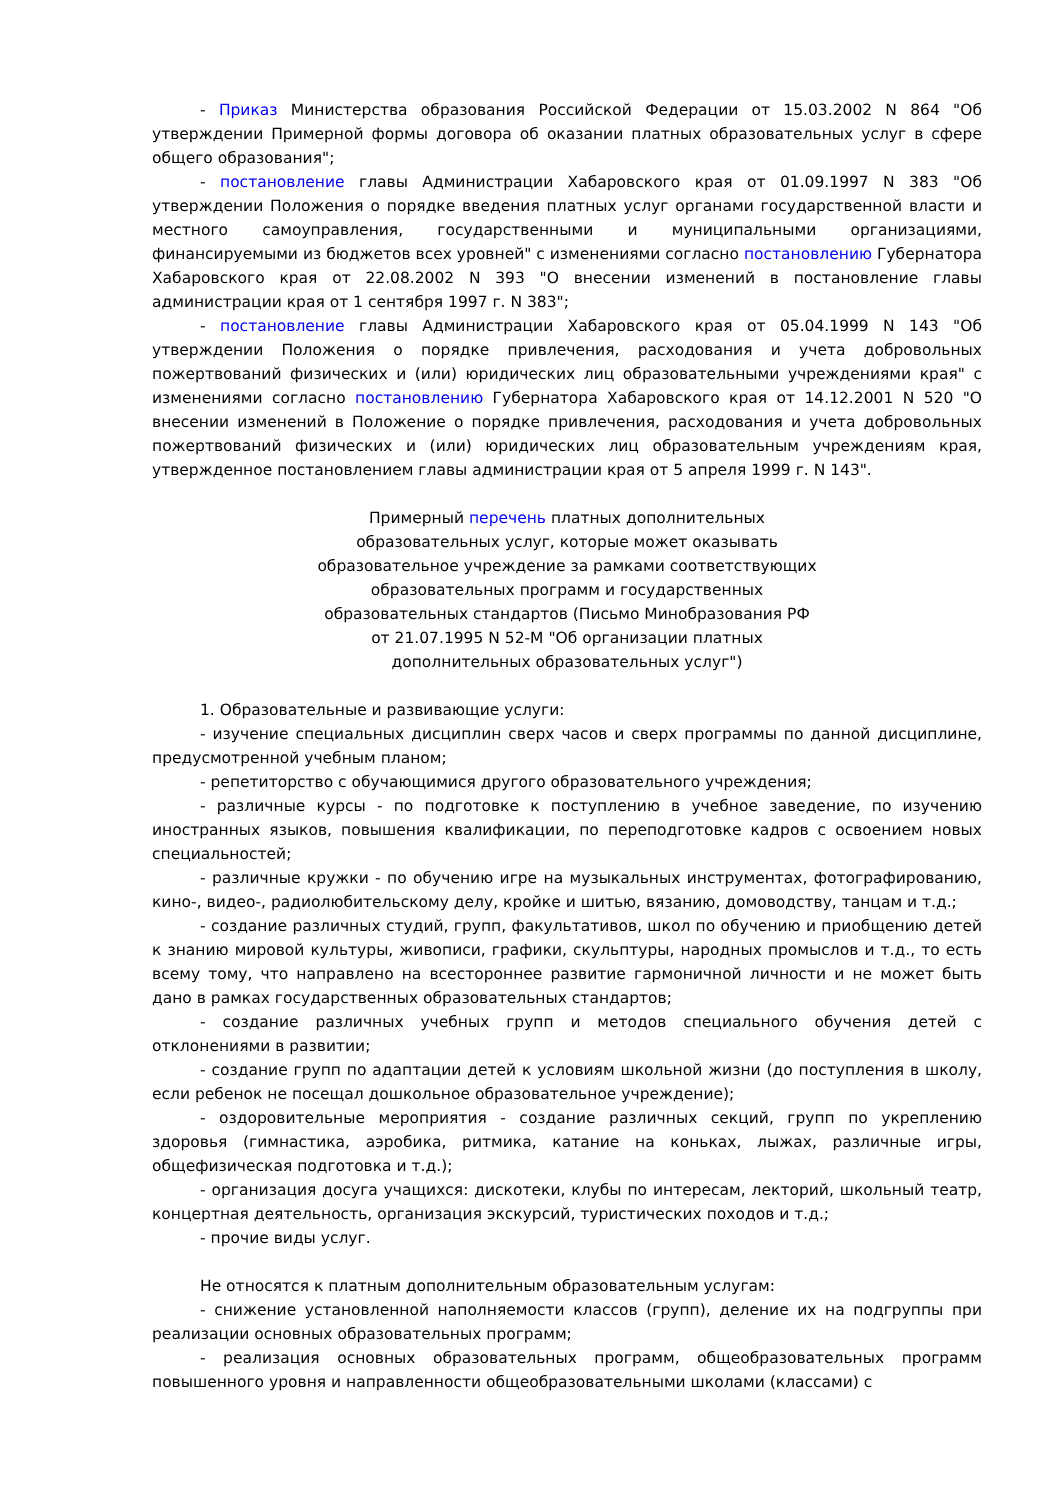- Приказ Министерства образования Российской Федерации от 15.03.2002 N 864 "Об утверждении Примерной формы договора об оказании платных образовательных услуг в сфере общего образования";
- постановление главы Администрации Хабаровского края от 01.09.1997 N 383 "Об утверждении Положения о порядке введения платных услуг органами государственной власти и местного самоуправления, государственными и муниципальными организациями, финансируемыми из бюджетов всех уровней" с изменениями согласно постановлению Губернатора Хабаровского края от 22.08.2002 N 393 "О внесении изменений в постановление главы администрации края от 1 сентября 1997 г. N 383";
- постановление главы Администрации Хабаровского края от 05.04.1999 N 143 "Об утверждении Положения о порядке привлечения, расходования и учета добровольных пожертвований физических и (или) юридических лиц образовательными учреждениями края" с изменениями согласно постановлению Губернатора Хабаровского края от 14.12.2001 N 520 "О внесении изменений в Положение о порядке привлечения, расходования и учета добровольных пожертвований физических и (или) юридических лиц образовательным учреждениям края, утвержденное постановлением главы администрации края от 5 апреля 1999 г. N 143".
Примерный перечень платных дополнительных
образовательных услуг, которые может оказывать
образовательное учреждение за рамками соответствующих
образовательных программ и государственных
образовательных стандартов (Письмо Минобразования РФ
от 21.07.1995 N 52-М "Об организации платных
дополнительных образовательных услуг")
1. Образовательные и развивающие услуги:
- изучение специальных дисциплин сверх часов и сверх программы по данной дисциплине, предусмотренной учебным планом;
- репетиторство с обучающимися другого образовательного учреждения;
- различные курсы - по подготовке к поступлению в учебное заведение, по изучению иностранных языков, повышения квалификации, по переподготовке кадров с освоением новых специальностей;
- различные кружки - по обучению игре на музыкальных инструментах, фотографированию, кино-, видео-, радиолюбительскому делу, кройке и шитью, вязанию, домоводству, танцам и т.д.;
- создание различных студий, групп, факультативов, школ по обучению и приобщению детей к знанию мировой культуры, живописи, графики, скульптуры, народных промыслов и т.д., то есть всему тому, что направлено на всестороннее развитие гармоничной личности и не может быть дано в рамках государственных образовательных стандартов;
- создание различных учебных групп и методов специального обучения детей с отклонениями в развитии;
- создание групп по адаптации детей к условиям школьной жизни (до поступления в школу, если ребенок не посещал дошкольное образовательное учреждение);
- оздоровительные мероприятия - создание различных секций, групп по укреплению здоровья (гимнастика, аэробика, ритмика, катание на коньках, лыжах, различные игры, общефизическая подготовка и т.д.);
- организация досуга учащихся: дискотеки, клубы по интересам, лекторий, школьный театр, концертная деятельность, организация экскурсий, туристических походов и т.д.;
- прочие виды услуг.
Не относятся к платным дополнительным образовательным услугам:
- снижение установленной наполняемости классов (групп), деление их на подгруппы при реализации основных образовательных программ;
- реализация основных образовательных программ, общеобразовательных программ повышенного уровня и направленности общеобразовательными школами (классами) с